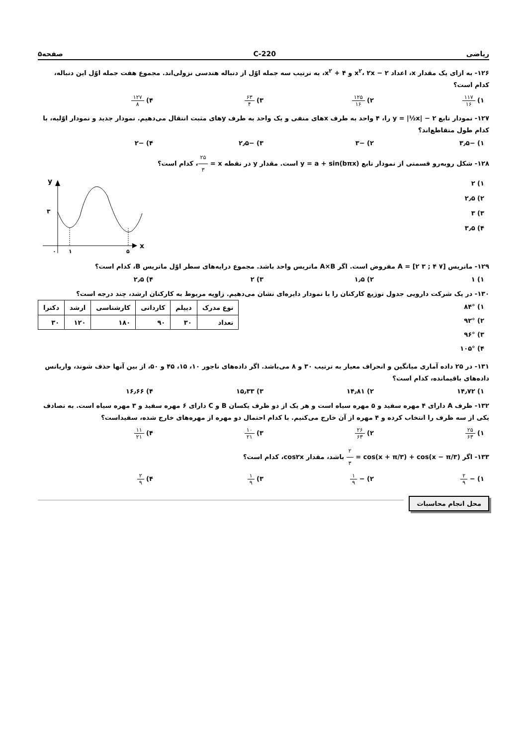ریاضی 220-C صفحه۵
۱۲۶- به ازای یک مقدار x، اعداد ۲ − x<sup>۲</sup>، ۲x و ۴ + x<sup>۲</sup>، به ترتیب سه جمله اوّل از دنباله هندسی نزولی‌اند. مجموع هفت جمله اوّل این دنباله، کدام است؟
۱) ۱۱۷ ۱۶
۲) ۱۲۵ ۱۶
۳) ۶۳ ۴
۴) ۱۲۷ ۸
۱۲۷- نمودار تابع y = |½x| − ۲ را، ۴ واحد به طرف xهای منفی و یک واحد به طرف yهای مثبت انتقال می‌دهیم. نمودار جدید و نمودار اوّلیه، با کدام طول متقاطع‌اند؟
۱) −۳٫۵ ۲) −۳ ۳) −۲٫۵ ۴) −۲
۱۲۸- شکل روبه‌رو قسمتی از نمودار تابع y = a + sin(bπx) است. مقدار y در نقطه x = ۲۵ ۳، کدام است؟
۱) ۲
۲) ۲٫۵
۳) ۳
۴) ۳٫۵
y
x
۳
۰
۱
۵
۱۲۹- ماتریس A = [۲ ۳ ; ۴ ۷] مفروض است. اگر A×B ماتریس واحد باشد. مجموع درایه‌های سطر اوّل ماتریس B، کدام است؟
۱) ۱ ۲) ۱٫۵ ۳) ۲ ۴) ۲٫۵
۱۳۰- در یک شرکت دارویی جدول توزیع کارکنان را با نمودار دایره‌ای نشان می‌دهیم. زاویه مربوط به کارکنان ارشد، چند درجه است؟
۱) ۸۴°
۲) ۹۲°
۳) ۹۶°
۴) ۱۰۵°
| نوع مدرک | دیپلم | کاردانی | کارشناسی | ارشد | دکترا |
| --- | --- | --- | --- | --- | --- |
| تعداد | ۳۰ | ۹۰ | ۱۸۰ | ۱۲۰ | ۳۰ |
۱۳۱- در ۲۵ داده آماری میانگین و انحراف معیار به ترتیب ۳۰ و ۸ می‌باشد. اگر داده‌های ناجور ۱۰، ۱۵، ۴۵ و ۵۰، از بین آنها حذف شوند، واریانس داده‌های باقیمانده، کدام است؟
۱) ۱۴٫۷۲ ۲) ۱۴٫۸۱ ۳) ۱۵٫۳۳ ۴) ۱۶٫۶۶
۱۳۲- ظرف A دارای ۴ مهره سفید و ۵ مهره سیاه است و هر یک از دو ظرف یکسان B و C دارای ۶ مهره سفید و ۳ مهره سیاه است. به تصادف یکی از سه ظرف را انتخاب کرده و ۴ مهره از آن خارج می‌کنیم. با کدام احتمال دو مهره از مهره‌های خارج شده، سفیداست؟
۱) ۲۵ ۶۳
۲) ۲۶ ۶۳
۳) ۱۰ ۲۱
۴) ۱۱ ۲۱
۱۳۳- اگر cos(x + π/۳) + cos(x − π/۳) = ۲ ۳ باشد، مقدار cos۲x، کدام است؟
۱) − ۲ ۹
۲) − ۱ ۹
۳) ۱ ۹
۴) ۲ ۹
محل انجام محاسبات